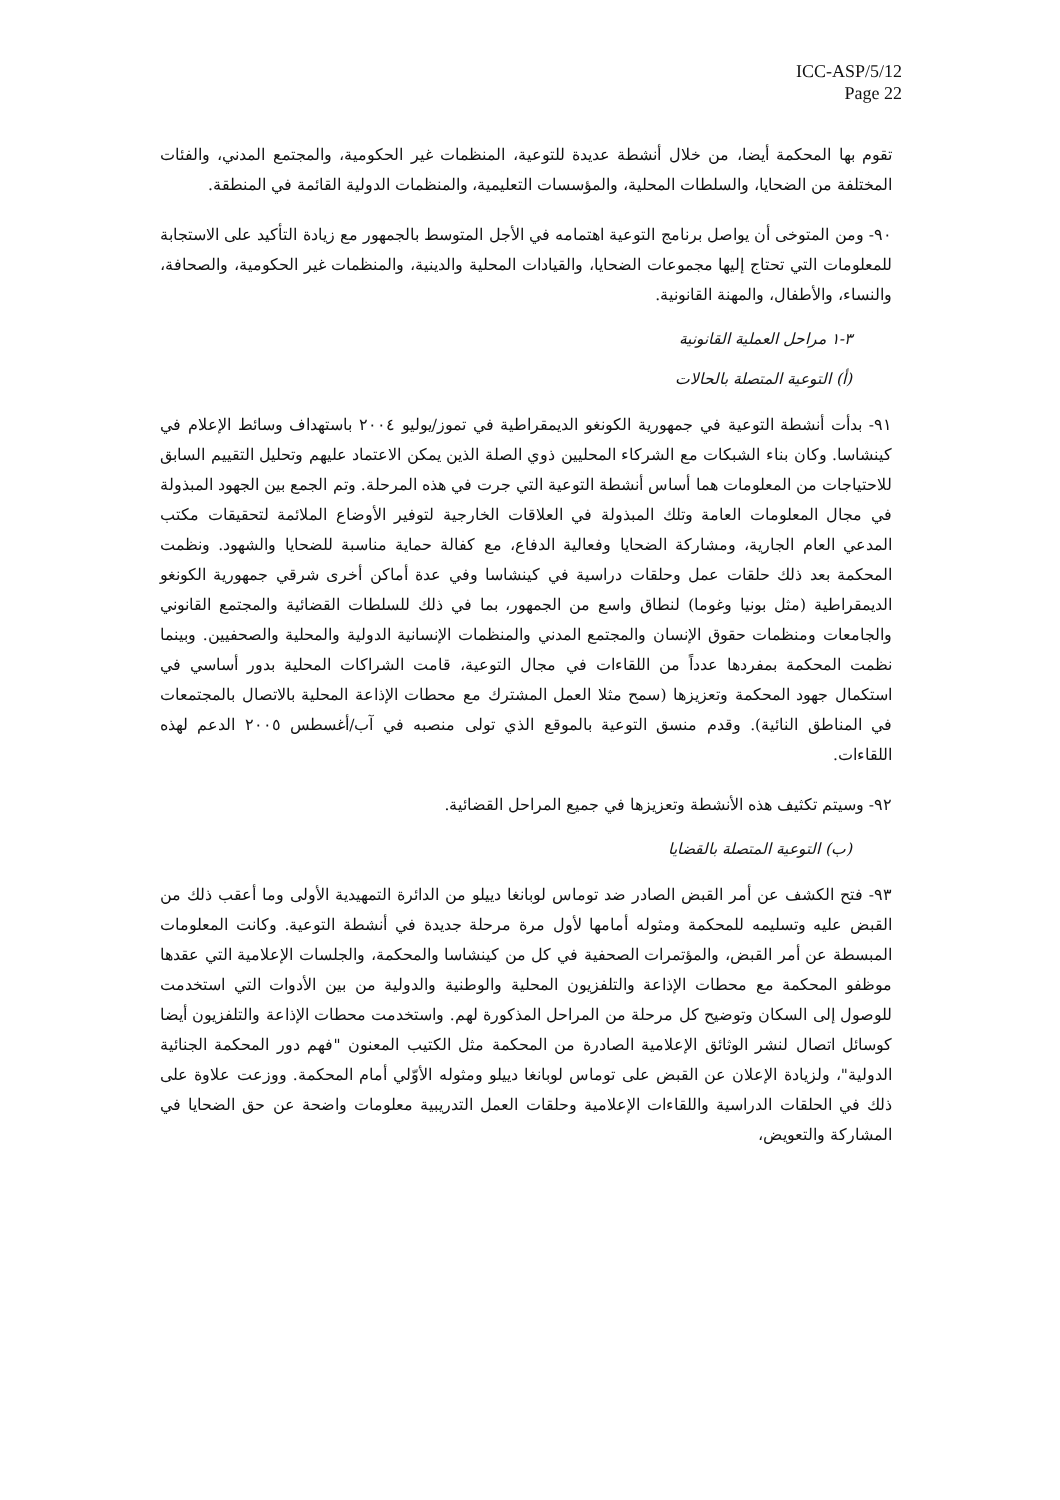ICC-ASP/5/12
Page 22
تقوم بها المحكمة أيضا، من خلال أنشطة عديدة للتوعية، المنظمات غير الحكومية، والمجتمع المدني، والفئات المختلفة من الضحايا، والسلطات المحلية، والمؤسسات التعليمية، والمنظمات الدولية القائمة في المنطقة.
٩٠- ومن المتوخى أن يواصل برنامج التوعية اهتمامه في الأجل المتوسط بالجمهور مع زيادة التأكيد على الاستجابة للمعلومات التي تحتاج إليها مجموعات الضحايا، والقيادات المحلية والدينية، والمنظمات غير الحكومية، والصحافة، والنساء، والأطفال، والمهنة القانونية.
٣-١ مراحل العملية القانونية
(أ) التوعية المتصلة بالحالات
٩١- بدأت أنشطة التوعية في جمهورية الكونغو الديمقراطية في تموز/يوليو ٢٠٠٤ باستهداف وسائط الإعلام في كينشاسا. وكان بناء الشبكات مع الشركاء المحليين ذوي الصلة الذين يمكن الاعتماد عليهم وتحليل التقييم السابق للاحتياجات من المعلومات هما أساس أنشطة التوعية التي جرت في هذه المرحلة. وتم الجمع بين الجهود المبذولة في مجال المعلومات العامة وتلك المبذولة في العلاقات الخارجية لتوفير الأوضاع الملائمة لتحقيقات مكتب المدعي العام الجارية، ومشاركة الضحايا وفعالية الدفاع، مع كفالة حماية مناسبة للضحايا والشهود. ونظمت المحكمة بعد ذلك حلقات عمل وحلقات دراسية في كينشاسا وفي عدة أماكن أخرى شرقي جمهورية الكونغو الديمقراطية (مثل بونيا وغوما) لنطاق واسع من الجمهور، بما في ذلك للسلطات القضائية والمجتمع القانوني والجامعات ومنظمات حقوق الإنسان والمجتمع المدني والمنظمات الإنسانية الدولية والمحلية والصحفيين. وبينما نظمت المحكمة بمفردها عدداً من اللقاءات في مجال التوعية، قامت الشراكات المحلية بدور أساسي في استكمال جهود المحكمة وتعزيزها (سمح مثلا العمل المشترك مع محطات الإذاعة المحلية بالاتصال بالمجتمعات في المناطق النائية). وقدم منسق التوعية بالموقع الذي تولى منصبه في آب/أغسطس ٢٠٠٥ الدعم لهذه اللقاءات.
٩٢- وسيتم تكثيف هذه الأنشطة وتعزيزها في جميع المراحل القضائية.
(ب) التوعية المتصلة بالقضايا
٩٣- فتح الكشف عن أمر القبض الصادر ضد توماس لوبانغا دييلو من الدائرة التمهيدية الأولى وما أعقب ذلك من القبض عليه وتسليمه للمحكمة ومثوله أمامها لأول مرة مرحلة جديدة في أنشطة التوعية. وكانت المعلومات المبسطة عن أمر القبض، والمؤتمرات الصحفية في كل من كينشاسا والمحكمة، والجلسات الإعلامية التي عقدها موظفو المحكمة مع محطات الإذاعة والتلفزيون المحلية والوطنية والدولية من بين الأدوات التي استخدمت للوصول إلى السكان وتوضيح كل مرحلة من المراحل المذكورة لهم. واستخدمت محطات الإذاعة والتلفزيون أيضا كوسائل اتصال لنشر الوثائق الإعلامية الصادرة من المحكمة مثل الكتيب المعنون "فهم دور المحكمة الجنائية الدولية"، ولزيادة الإعلان عن القبض على توماس لوبانغا دييلو ومثوله الأوّلي أمام المحكمة. ووزعت علاوة على ذلك في الحلقات الدراسية واللقاءات الإعلامية وحلقات العمل التدريبية معلومات واضحة عن حق الضحايا في المشاركة والتعويض،